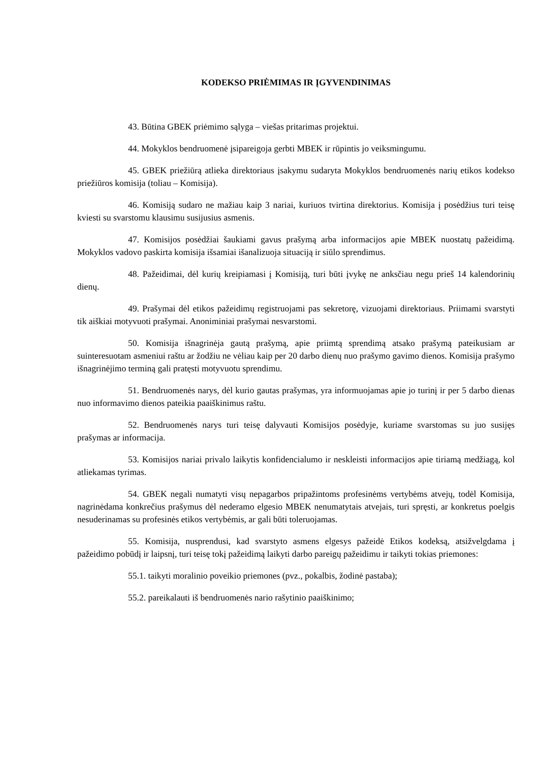KODEKSO PRIĖMIMAS IR ĮGYVENDINIMAS
43. Būtina GBEK priėmimo sąlyga – viešas pritarimas projektui.
44. Mokyklos bendruomenė įsipareigoja gerbti MBEK ir rūpintis jo veiksmingumu.
45. GBEK priežiūrą atlieka direktoriaus įsakymu sudaryta Mokyklos bendruomenės narių etikos kodekso priežiūros komisija (toliau – Komisija).
46. Komisiją sudaro ne mažiau kaip 3 nariai, kuriuos tvirtina direktorius. Komisija į posėdžius turi teisę kviesti su svarstomu klausimu susijusius asmenis.
47. Komisijos posėdžiai šaukiami gavus prašymą arba informacijos apie MBEK nuostatų pažeidimą. Mokyklos vadovo paskirta komisija išsamiai išanalizuoja situaciją ir siūlo sprendimus.
48. Pažeidimai, dėl kurių kreipiamasi į Komisiją, turi būti įvykę ne anksčiau negu prieš 14 kalendorinių dienų.
49. Prašymai dėl etikos pažeidimų registruojami pas sekretorę, vizuojami direktoriaus. Priimami svarstyti tik aiškiai motyvuoti prašymai. Anoniminiai prašymai nesvarstomi.
50. Komisija išnagrinėja gautą prašymą, apie priimtą sprendimą atsako prašymą pateikusiam ar suinteresuotam asmeniui raštu ar žodžiu ne vėliau kaip per 20 darbo dienų nuo prašymo gavimo dienos. Komisija prašymo išnagrinėjimo terminą gali pratęsti motyvuotu sprendimu.
51. Bendruomenės narys, dėl kurio gautas prašymas, yra informuojamas apie jo turinį ir per 5 darbo dienas nuo informavimo dienos pateikia paaiškinimus raštu.
52. Bendruomenės narys turi teisę dalyvauti Komisijos posėdyje, kuriame svarstomas su juo susijęs prašymas ar informacija.
53. Komisijos nariai privalo laikytis konfidencialumo ir neskleisti informacijos apie tiriamą medžiagą, kol atliekamas tyrimas.
54. GBEK negali numatyti visų nepagarbos pripažintoms profesinėms vertybėms atvejų, todėl Komisija, nagrinėdama konkrečius prašymus dėl nederamo elgesio MBEK nenumatytais atvejais, turi spręsti, ar konkretus poelgis nesuderinamas su profesinės etikos vertybėmis, ar gali būti toleruojamas.
55. Komisija, nusprendusi, kad svarstyto asmens elgesys pažeidė Etikos kodeksą, atsižvelgdama į pažeidimo pobūdį ir laipsnį, turi teisę tokį pažeidimą laikyti darbo pareigų pažeidimu ir taikyti tokias priemones:
55.1. taikyti moralinio poveikio priemones (pvz., pokalbis, žodinė pastaba);
55.2. pareikalauti iš bendruomenės nario rašytinio paaiškinimo;